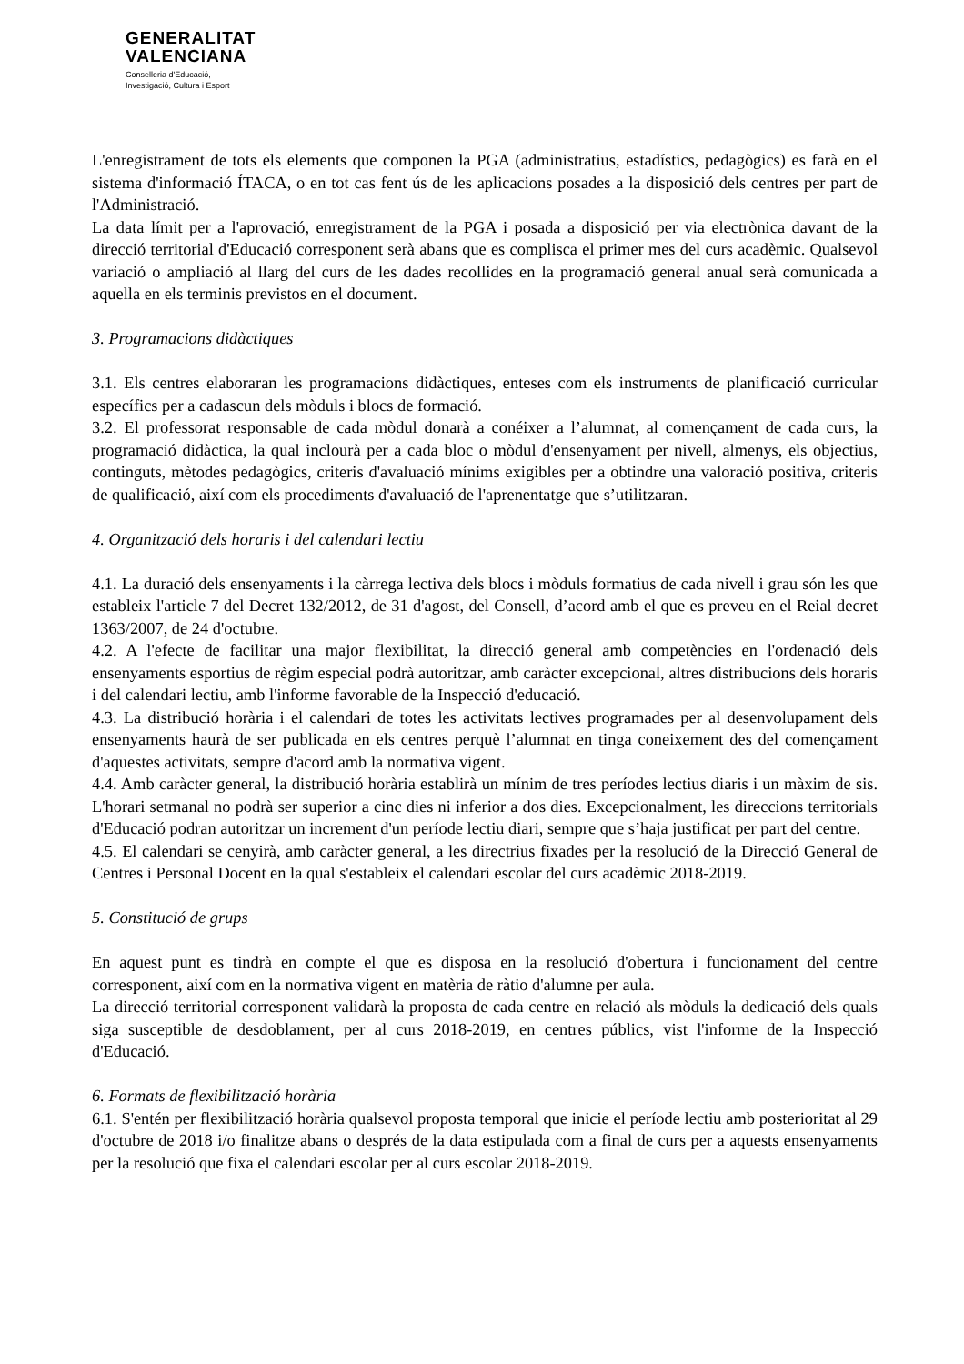GENERALITAT
VALENCIANA
Conselleria d'Educació,
Investigació, Cultura i Esport
L'enregistrament de tots els elements que componen la PGA (administratius, estadístics, pedagògics) es farà en el sistema d'informació ÍTACA, o en tot cas fent ús de les aplicacions posades a la disposició dels centres per part de l'Administració.
La data límit per a l'aprovació, enregistrament de la PGA i posada a disposició per via electrònica davant de la direcció territorial d'Educació corresponent serà abans que es complisca el primer mes del curs acadèmic. Qualsevol variació o ampliació al llarg del curs de les dades recollides en la programació general anual serà comunicada a aquella en els terminis previstos en el document.
3. Programacions didàctiques
3.1. Els centres elaboraran les programacions didàctiques, enteses com els instruments de planificació curricular específics per a cadascun dels mòduls i blocs de formació.
3.2. El professorat responsable de cada mòdul donarà a conéixer a l’alumnat, al començament de cada curs, la programació didàctica, la qual inclourà per a cada bloc o mòdul d'ensenyament per nivell, almenys, els objectius, continguts, mètodes pedagògics, criteris d'avaluació mínims exigibles per a obtindre una valoració positiva, criteris de qualificació, així com els procediments d'avaluació de l'aprenentatge que s’utilitzaran.
4. Organització dels horaris i del calendari lectiu
4.1. La duració dels ensenyaments i la càrrega lectiva dels blocs i mòduls formatius de cada nivell i grau són les que estableix l'article 7 del Decret 132/2012, de 31 d'agost, del Consell, d’acord amb el que es preveu en el Reial decret 1363/2007, de 24 d'octubre.
4.2. A l'efecte de facilitar una major flexibilitat, la direcció general amb competències en l'ordenació dels ensenyaments esportius de règim especial podrà autoritzar, amb caràcter excepcional, altres distribucions dels horaris i del calendari lectiu, amb l'informe favorable de la Inspecció d'educació.
4.3. La distribució horària i el calendari de totes les activitats lectives programades per al desenvolupament dels ensenyaments haurà de ser publicada en els centres perquè l’alumnat en tinga coneixement des del començament d'aquestes activitats, sempre d'acord amb la normativa vigent.
4.4. Amb caràcter general, la distribució horària establirà un mínim de tres períodes lectius diaris i un màxim de sis. L'horari setmanal no podrà ser superior a cinc dies ni inferior a dos dies. Excepcionalment, les direccions territorials d'Educació podran autoritzar un increment d'un període lectiu diari, sempre que s’haja justificat per part del centre.
4.5. El calendari se cenyirà, amb caràcter general, a les directrius fixades per la resolució de la Direcció General de Centres i Personal Docent en la qual s'estableix el calendari escolar del curs acadèmic 2018-2019.
5. Constitució de grups
En aquest punt es tindrà en compte el que es disposa en la resolució d'obertura i funcionament del centre corresponent, així com en la normativa vigent en matèria de ràtio d'alumne per aula.
La direcció territorial corresponent validarà la proposta de cada centre en relació als mòduls la dedicació dels quals siga susceptible de desdoblament, per al curs 2018-2019, en centres públics, vist l'informe de la Inspecció d'Educació.
6. Formats de flexibilització horària
6.1. S'entén per flexibilització horària qualsevol proposta temporal que inicie el període lectiu amb posterioritat al 29 d'octubre de 2018 i/o finalitze abans o després de la data estipulada com a final de curs per a aquests ensenyaments per la resolució que fixa el calendari escolar per al curs escolar 2018-2019.